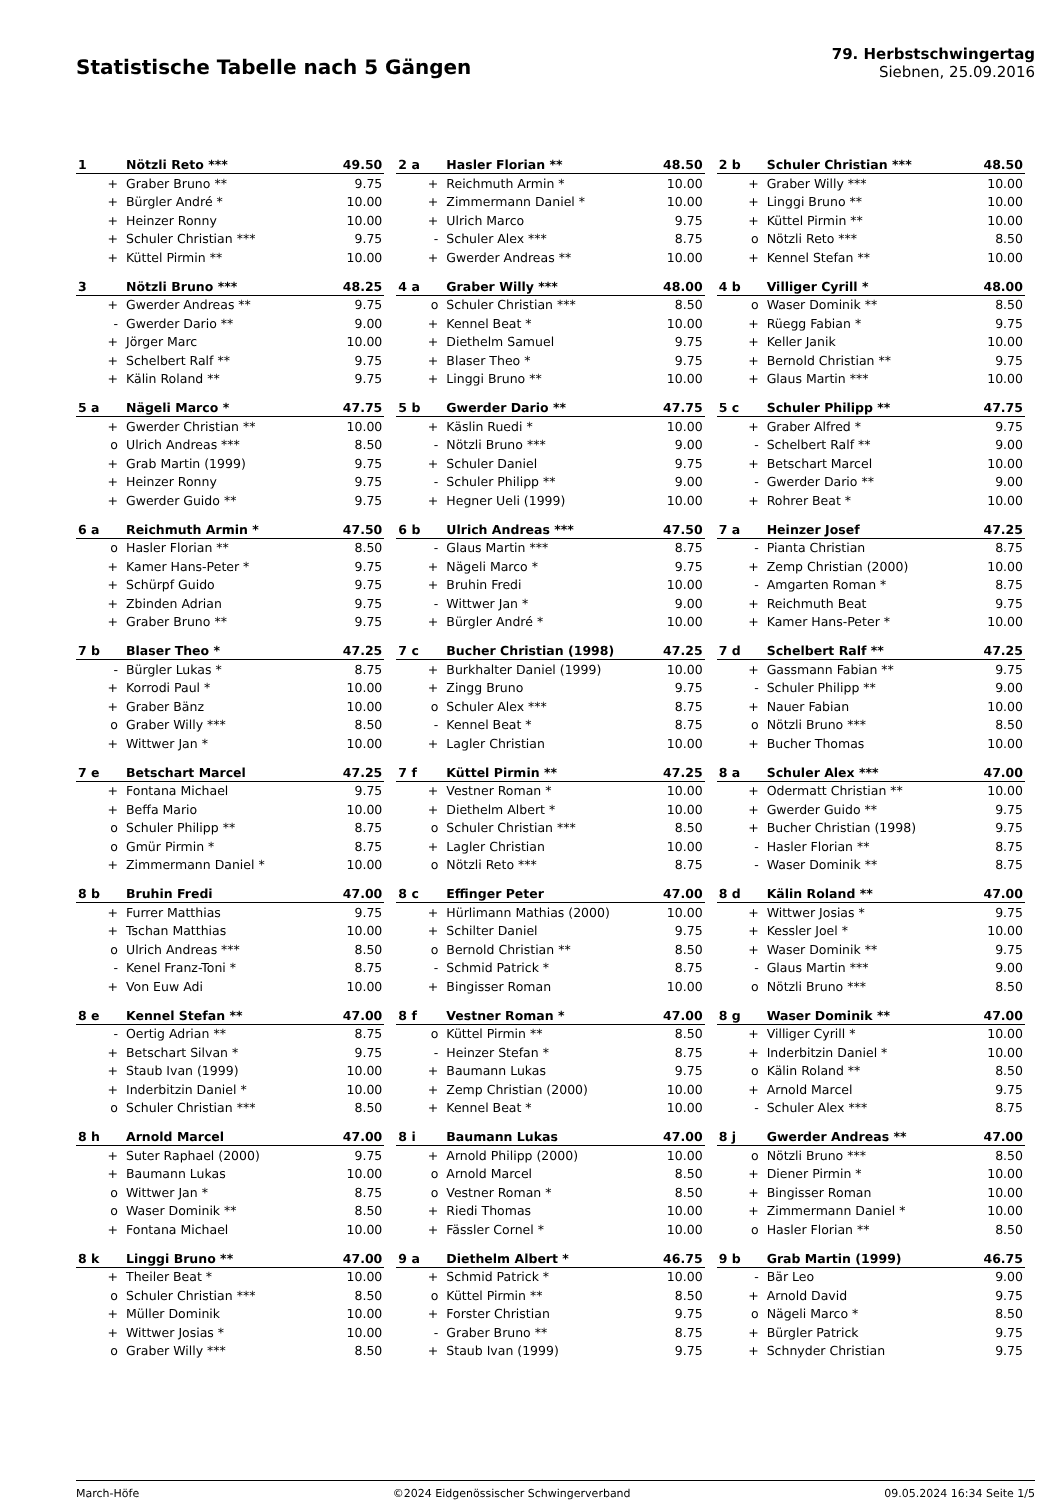Statistische Tabelle nach 5 Gängen
79. Herbstschwingertag
Siebnen, 25.09.2016
| 1 | Nötzli Reto *** | 49.50 |
| --- | --- | --- |
| + | Graber Bruno ** | 9.75 |
| + | Bürgler André * | 10.00 |
| + | Heinzer Ronny | 10.00 |
| + | Schuler Christian *** | 9.75 |
| + | Küttel Pirmin ** | 10.00 |
| 2 a | Hasler Florian ** | 48.50 |
| --- | --- | --- |
| + | Reichmuth Armin * | 10.00 |
| + | Zimmermann Daniel * | 10.00 |
| + | Ulrich Marco | 9.75 |
| - | Schuler Alex *** | 8.75 |
| + | Gwerder Andreas ** | 10.00 |
| 2 b | Schuler Christian *** | 48.50 |
| --- | --- | --- |
| + | Graber Willy *** | 10.00 |
| + | Linggi Bruno ** | 10.00 |
| + | Küttel Pirmin ** | 10.00 |
| o | Nötzli Reto *** | 8.50 |
| + | Kennel Stefan ** | 10.00 |
| 3 | Nötzli Bruno *** | 48.25 |
| --- | --- | --- |
| + | Gwerder Andreas ** | 9.75 |
| - | Gwerder Dario ** | 9.00 |
| + | Jörger Marc | 10.00 |
| + | Schelbert Ralf ** | 9.75 |
| + | Kälin Roland ** | 9.75 |
| 4 a | Graber Willy *** | 48.00 |
| --- | --- | --- |
| o | Schuler Christian *** | 8.50 |
| + | Kennel Beat * | 10.00 |
| + | Diethelm Samuel | 9.75 |
| + | Blaser Theo * | 9.75 |
| + | Linggi Bruno ** | 10.00 |
| 4 b | Villiger Cyrill * | 48.00 |
| --- | --- | --- |
| o | Waser Dominik ** | 8.50 |
| + | Rüegg Fabian * | 9.75 |
| + | Keller Janik | 10.00 |
| + | Bernold Christian ** | 9.75 |
| + | Glaus Martin *** | 10.00 |
| 5 a | Nägeli Marco * | 47.75 |
| --- | --- | --- |
| + | Gwerder Christian ** | 10.00 |
| o | Ulrich Andreas *** | 8.50 |
| + | Grab Martin (1999) | 9.75 |
| + | Heinzer Ronny | 9.75 |
| + | Gwerder Guido ** | 9.75 |
| 5 b | Gwerder Dario ** | 47.75 |
| --- | --- | --- |
| + | Käslin Ruedi * | 10.00 |
| - | Nötzli Bruno *** | 9.00 |
| + | Schuler Daniel | 9.75 |
| - | Schuler Philipp ** | 9.00 |
| + | Hegner Ueli (1999) | 10.00 |
| 5 c | Schuler Philipp ** | 47.75 |
| --- | --- | --- |
| + | Graber Alfred * | 9.75 |
| - | Schelbert Ralf ** | 9.00 |
| + | Betschart Marcel | 10.00 |
| - | Gwerder Dario ** | 9.00 |
| + | Rohrer Beat * | 10.00 |
| 6 a | Reichmuth Armin * | 47.50 |
| --- | --- | --- |
| o | Hasler Florian ** | 8.50 |
| + | Kamer Hans-Peter * | 9.75 |
| + | Schürpf Guido | 9.75 |
| + | Zbinden Adrian | 9.75 |
| + | Graber Bruno ** | 9.75 |
| 6 b | Ulrich Andreas *** | 47.50 |
| --- | --- | --- |
| - | Glaus Martin *** | 8.75 |
| + | Nägeli Marco * | 9.75 |
| + | Bruhin Fredi | 10.00 |
| - | Wittwer Jan * | 9.00 |
| + | Bürgler André * | 10.00 |
| 7 a | Heinzer Josef | 47.25 |
| --- | --- | --- |
| - | Pianta Christian | 8.75 |
| + | Zemp Christian (2000) | 10.00 |
| - | Amgarten Roman * | 8.75 |
| + | Reichmuth Beat | 9.75 |
| + | Kamer Hans-Peter * | 10.00 |
| 7 b | Blaser Theo * | 47.25 |
| --- | --- | --- |
| - | Bürgler Lukas * | 8.75 |
| + | Korrodi Paul * | 10.00 |
| + | Graber Bänz | 10.00 |
| o | Graber Willy *** | 8.50 |
| + | Wittwer Jan * | 10.00 |
| 7 c | Bucher Christian (1998) | 47.25 |
| --- | --- | --- |
| + | Burkhalter Daniel (1999) | 10.00 |
| + | Zingg Bruno | 9.75 |
| o | Schuler Alex *** | 8.75 |
| - | Kennel Beat * | 8.75 |
| + | Lagler Christian | 10.00 |
| 7 d | Schelbert Ralf ** | 47.25 |
| --- | --- | --- |
| + | Gassmann Fabian ** | 9.75 |
| - | Schuler Philipp ** | 9.00 |
| + | Nauer Fabian | 10.00 |
| o | Nötzli Bruno *** | 8.50 |
| + | Bucher Thomas | 10.00 |
| 7 e | Betschart Marcel | 47.25 |
| --- | --- | --- |
| + | Fontana Michael | 9.75 |
| + | Beffa Mario | 10.00 |
| o | Schuler Philipp ** | 8.75 |
| o | Gmür Pirmin * | 8.75 |
| + | Zimmermann Daniel * | 10.00 |
| 7 f | Küttel Pirmin ** | 47.25 |
| --- | --- | --- |
| + | Vestner Roman * | 10.00 |
| + | Diethelm Albert * | 10.00 |
| o | Schuler Christian *** | 8.50 |
| + | Lagler Christian | 10.00 |
| o | Nötzli Reto *** | 8.75 |
| 8 a | Schuler Alex *** | 47.00 |
| --- | --- | --- |
| + | Odermatt Christian ** | 10.00 |
| + | Gwerder Guido ** | 9.75 |
| + | Bucher Christian (1998) | 9.75 |
| - | Hasler Florian ** | 8.75 |
| - | Waser Dominik ** | 8.75 |
| 8 b | Bruhin Fredi | 47.00 |
| --- | --- | --- |
| + | Furrer Matthias | 9.75 |
| + | Tschan Matthias | 10.00 |
| o | Ulrich Andreas *** | 8.50 |
| - | Kenel Franz-Toni * | 8.75 |
| + | Von Euw Adi | 10.00 |
| 8 c | Effinger Peter | 47.00 |
| --- | --- | --- |
| + | Hürlimann Mathias (2000) | 10.00 |
| + | Schilter Daniel | 9.75 |
| o | Bernold Christian ** | 8.50 |
| - | Schmid Patrick * | 8.75 |
| + | Bingisser Roman | 10.00 |
| 8 d | Kälin Roland ** | 47.00 |
| --- | --- | --- |
| + | Wittwer Josias * | 9.75 |
| + | Kessler Joel * | 10.00 |
| + | Waser Dominik ** | 9.75 |
| - | Glaus Martin *** | 9.00 |
| o | Nötzli Bruno *** | 8.50 |
| 8 e | Kennel Stefan ** | 47.00 |
| --- | --- | --- |
| - | Oertig Adrian ** | 8.75 |
| + | Betschart Silvan * | 9.75 |
| + | Staub Ivan (1999) | 10.00 |
| + | Inderbitzin Daniel * | 10.00 |
| o | Schuler Christian *** | 8.50 |
| 8 f | Vestner Roman * | 47.00 |
| --- | --- | --- |
| o | Küttel Pirmin ** | 8.50 |
| - | Heinzer Stefan * | 8.75 |
| + | Baumann Lukas | 9.75 |
| + | Zemp Christian (2000) | 10.00 |
| + | Kennel Beat * | 10.00 |
| 8 g | Waser Dominik ** | 47.00 |
| --- | --- | --- |
| + | Villiger Cyrill * | 10.00 |
| + | Inderbitzin Daniel * | 10.00 |
| o | Kälin Roland ** | 8.50 |
| + | Arnold Marcel | 9.75 |
| - | Schuler Alex *** | 8.75 |
| 8 h | Arnold Marcel | 47.00 |
| --- | --- | --- |
| + | Suter Raphael (2000) | 9.75 |
| + | Baumann Lukas | 10.00 |
| o | Wittwer Jan * | 8.75 |
| o | Waser Dominik ** | 8.50 |
| + | Fontana Michael | 10.00 |
| 8 i | Baumann Lukas | 47.00 |
| --- | --- | --- |
| + | Arnold Philipp (2000) | 10.00 |
| o | Arnold Marcel | 8.50 |
| o | Vestner Roman * | 8.50 |
| + | Riedi Thomas | 10.00 |
| + | Fässler Cornel * | 10.00 |
| 8 j | Gwerder Andreas ** | 47.00 |
| --- | --- | --- |
| o | Nötzli Bruno *** | 8.50 |
| + | Diener Pirmin * | 10.00 |
| + | Bingisser Roman | 10.00 |
| + | Zimmermann Daniel * | 10.00 |
| o | Hasler Florian ** | 8.50 |
| 8 k | Linggi Bruno ** | 47.00 |
| --- | --- | --- |
| + | Theiler Beat * | 10.00 |
| o | Schuler Christian *** | 8.50 |
| + | Müller Dominik | 10.00 |
| + | Wittwer Josias * | 10.00 |
| o | Graber Willy *** | 8.50 |
| 9 a | Diethelm Albert * | 46.75 |
| --- | --- | --- |
| + | Schmid Patrick * | 10.00 |
| o | Küttel Pirmin ** | 8.50 |
| + | Forster Christian | 9.75 |
| - | Graber Bruno ** | 8.75 |
| + | Staub Ivan (1999) | 9.75 |
| 9 b | Grab Martin (1999) | 46.75 |
| --- | --- | --- |
| - | Bär Leo | 9.00 |
| + | Arnold David | 9.75 |
| o | Nägeli Marco * | 8.50 |
| + | Bürgler Patrick | 9.75 |
| + | Schnyder Christian | 9.75 |
March-Höfe ©2024 Eidgenössischer Schwingerverband 09.05.2024 16:34 Seite 1/5